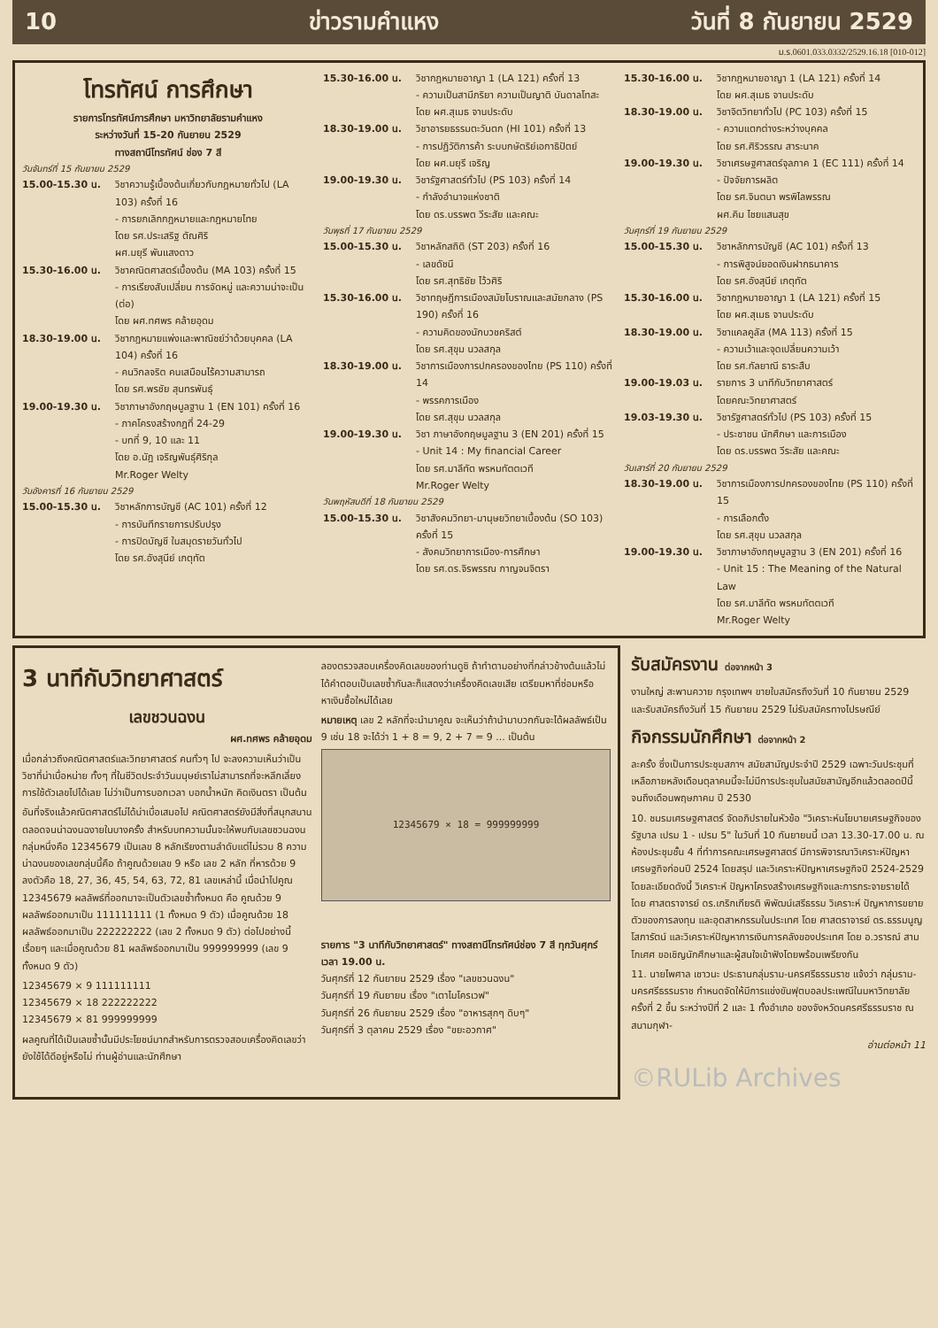10 ข่าวรามคำแหง วันที่ 8 กันยายน 2529
ม.ร.0601.033.0332/2529.16.18 [010-012]
โทรทัศน์ การศึกษา
รายการโทรทัศน์การศึกษา มหาวิทยาลัยรามคำแหง
ระหว่างวันที่ 15-20 กันยายน 2529
ทางสถานีโทรทัศน์ ช่อง 7 สี
วันจันทร์ที่ 15 กันยายน 2529
15.00-15.30 น. วิชาความรู้เบื้องต้นเกี่ยวกับกฎหมายทั่วไป (LA 103) ครั้งที่ 16
- การยกเลิกกฎหมายและกฎหมายไทย
โดย รศ.ประเสริฐ ตัณศิริ
ผศ.มยุรี พันแสงดาว
15.30-16.00 น. วิชาคณิตศาสตร์เบื้องต้น (MA 103) ครั้งที่ 15
- การเรียงสับเปลี่ยน การจัดหมู่ และความน่าจะเป็น (ต่อ)
โดย ผศ.ทศพร คล้ายอุดม
18.30-19.00 น. วิชากฎหมายแพ่งและพาณิชย์ว่าด้วยบุคคล (LA 104) ครั้งที่ 16
- คนวิกลจริต คนเสมือนไร้ความสามารถ
โดย รศ.พรชัย สุนทรพันธุ์
19.00-19.30 น. วิชาภาษาอังกฤษมูลฐาน 1 (EN 101) ครั้งที่ 16
- ภาคโครงสร้างกฎที่ 24-29
- บทที่ 9, 10 และ 11
โดย อ.นัฎ เจริญพันธุ์ศิริกุล
Mr.Roger Welty
วันอังคารที่ 16 กันยายน 2529
15.00-15.30 น. วิชาหลักการบัญชี (AC 101) ครั้งที่ 12
- การบันทึกรายการปรับปรุง
- การปิดบัญชี ในสมุดรายวันทั่วไป
โดย รศ.อังสุนีย์ เกตุทัต
15.30-16.00 น. วิชากฎหมายอาญา 1 (LA 121) ครั้งที่ 13
- ความเป็นสามีภริยา ความเป็นญาติ บันดาลโทสะ
โดย ผศ.สุเมธ จานประดับ
18.30-19.00 น. วิชาอารยธรรมตะวันตก (HI 101) ครั้งที่ 13
- การปฏิวัติการค้า ระบบกษัตริย์เอกาธิปัตย์
โดย ผศ.มยุรี เจริญ
19.00-19.30 น. วิชารัฐศาสตร์ทั่วไป (PS 103) ครั้งที่ 14
- กำลังอำนาจแห่งชาติ
โดย ดร.บรรพต วีระสัย และคณะ
วันพุธที่ 17 กันยายน 2529
15.00-15.30 น. วิชาหลักสถิติ (ST 203) ครั้งที่ 16
- เลขดัชนี
โดย รศ.สุทธิชัย ไว้วศิริ
15.30-16.00 น. วิชาทฤษฎีการเมืองสมัยโบราณและสมัยกลาง (PS 190) ครั้งที่ 16
- ความคิดของนักบวชคริสต์
โดย รศ.สุขุม นวลสกุล
18.30-19.00 น. วิชาการเมืองการปกครองของไทย (PS 110) ครั้งที่ 14
- พรรคการเมือง
โดย รศ.สุขุม นวลสกุล
19.00-19.30 น. วิชา ภาษาอังกฤษมูลฐาน 3 (EN 201) ครั้งที่ 15
- Unit 14 : My financial Career
โดย รศ.มาลีทัต พรหมทัตตเวที
Mr.Roger Welty
วันพฤหัสบดีที่ 18 กันยายน 2529
15.00-15.30 น. วิชาสังคมวิทยา-มานุษยวิทยาเบื้องต้น (SO 103) ครั้งที่ 15
- สังคมวิทยาการเมือง-การศึกษา
โดย รศ.ดร.จิรพรรณ กาญจนจิตรา
15.30-16.00 น. วิชากฎหมายอาญา 1 (LA 121) ครั้งที่ 14
โดย ผศ.สุเมธ จานประดับ
18.30-19.00 น. วิชาจิตวิทยาทั่วไป (PC 103) ครั้งที่ 15
- ความแตกต่างระหว่างบุคคล
โดย รศ.ศิริวรรณ สาระนาค
19.00-19.30 น. วิชาเศรษฐศาสตร์จุลภาค 1 (EC 111) ครั้งที่ 14
- ปัจจัยการผลิต
โดย รศ.จินตนา พรพิไลพรรณ
ผศ.คิม ไชยแสนสุข
วันศุกร์ที่ 19 กันยายน 2529
15.00-15.30 น. วิชาหลักการบัญชี (AC 101) ครั้งที่ 13
- การพิสูจน์ยอดเงินฝากธนาคาร
โดย รศ.อังสุนีย์ เกตุทัต
15.30-16.00 น. วิชากฎหมายอาญา 1 (LA 121) ครั้งที่ 15
โดย ผศ.สุเมธ จานประดับ
18.30-19.00 น. วิชาแคลคูลัส (MA 113) ครั้งที่ 15
- ความเว้าและจุดเปลี่ยนความเว้า
โดย รศ.กัลยาณี ธาระสืบ
19.00-19.03 น. รายการ 3 นาทีกับวิทยาศาสตร์
โดยคณะวิทยาศาสตร์
19.03-19.30 น. วิชารัฐศาสตร์ทั่วไป (PS 103) ครั้งที่ 15
- ประชาชน นักศึกษา และการเมือง
โดย ดร.บรรพต วีระสัย และคณะ
วันเสาร์ที่ 20 กันยายน 2529
18.30-19.00 น. วิชาการเมืองการปกครองของไทย (PS 110) ครั้งที่ 15
- การเลือกตั้ง
โดย รศ.สุขุม นวลสกุล
19.00-19.30 น. วิชาภาษาอังกฤษมูลฐาน 3 (EN 201) ครั้งที่ 16
- Unit 15 : The Meaning of the Natural Law
โดย รศ.มาลีทัต พรหมทัตตเวที
Mr.Roger Welty
3 นาทีกับวิทยาศาสตร์
เลขชวนฉงน
ผศ.ทศพร คล้ายอุดม
เมื่อกล่าวถึงคณิตศาสตร์และวิทยาศาสตร์ คนทั่วๆ ไป จะลงความเห็นว่าเป็นวิชาที่น่าเบื่อหน่าย ทั้งๆ ที่ในชีวิตประจำวันมนุษย์เราไม่สามารถที่จะหลีกเลี่ยงการใช้ตัวเลขไปได้เลย ไม่ว่าเป็นการบอกเวลา บอกน้ำหนัก คิดเงินตรา เป็นต้น
อันที่จริงแล้วคณิตศาสตร์ไม่ได้น่าเบื่อเสมอไป คณิตศาสตร์ยังมีสิ่งที่สนุกสนาน ตลอดจนน่าฉงนฉงายในบางครั้ง สำหรับบทความนั้นจะให้พบกับเลขชวนฉงนกลุ่มหนึ่งคือ 12345679 เป็นเลข 8 หลักเรียงตามลำดับแต่ไม่รวม 8 ความน่าฉงนของเลขกลุ่มนี้คือ ถ้าคูณด้วยเลข 9 หรือ เลข 2 หลัก ที่หารด้วย 9 ลงตัวคือ 18, 27, 36, 45, 54, 63, 72, 81 เลขเหล่านี้ เมื่อนำไปคูณ 12345679 ผลลัพธ์ที่ออกมาจะเป็นตัวเลขซ้ำทั้งหมด คือ คูณด้วย 9 ผลลัพธ์ออกมาเป็น 111111111 (1 ทั้งหมด 9 ตัว) เมื่อคูณด้วย 18 ผลลัพธ์ออกมาเป็น 222222222 (เลข 2 ทั้งหมด 9 ตัว) ต่อไปอย่างนี้เรื่อยๆ และเมื่อคูณด้วย 81 ผลลัพธ์ออกมาเป็น 999999999 (เลข 9 ทั้งหมด 9 ตัว)
12345679 × 9 111111111
12345679 × 18 222222222
12345679 × 81 999999999
ผลคูณที่ได้เป็นเลขซ้ำนั้นมีประโยชน์มากสำหรับการตรวจสอบเครื่องคิดเลขว่ายังใช้ได้ดีอยู่หรือไม่ ท่านผู้อ่านและนักศึกษา
ลองตรวจสอบเครื่องคิดเลขของท่านดูซิ ถ้าทำตามอย่างที่กล่าวข้างต้นแล้วไม่ได้คำตอบเป็นเลขซ้ำกันละก็แสดงว่าเครื่องคิดเลขเสีย เตรียมหาที่ซ่อมหรือหาเงินซื้อใหม่ได้เลย
หมายเหตุ เลข 2 หลักที่จะนำมาคูณ จะเห็นว่าถ้านำมาบวกกันจะได้ผลลัพธ์เป็น 9 เช่น 18 จะได้ว่า 1 + 8 = 9, 2 + 7 = 9 ... เป็นต้น
12345679 × 18 = 999999999
รายการ "3 นาทีกับวิทยาศาสตร์" ทางสถานีโทรทัศน์ช่อง 7 สี ทุกวันศุกร์เวลา 19.00 น.
วันศุกร์ที่ 12 กันยายน 2529 เรื่อง "เลขชวนฉงน"
วันศุกร์ที่ 19 กันยายน เรื่อง "เตาไมโครเวฟ"
วันศุกร์ที่ 26 กันยายน 2529 เรื่อง "อาหารสุกๆ ดิบๆ"
วันศุกร์ที่ 3 ตุลาคม 2529 เรื่อง "ขยะอวกาศ"
รับสมัครงาน ต่อจากหน้า 3
งานใหญ่ สะพานควาย กรุงเทพฯ ขายใบสมัครถึงวันที่ 10 กันยายน 2529 และรับสมัครถึงวันที่ 15 กันยายน 2529 ไม่รับสมัครทางไปรษณีย์
กิจกรรมนักศึกษา ต่อจากหน้า 2
ละครั้ง ซึ่งเป็นการประชุมสภาฯ สมัยสามัญประจำปี 2529 เฉพาะวันประชุมที่เหลือภายหลังเดือนตุลาคมนี้จะไม่มีการประชุมในสมัยสามัญอีกแล้วตลอดปีนี้ จนถึงเดือนพฤษภาคม ปี 2530
10. ชมรมเศรษฐศาสตร์ จัดอภิปรายในหัวข้อ "วิเคราะห์นโยบายเศรษฐกิจของรัฐบาล เปรม 1 - เปรม 5" ในวันที่ 10 กันยายนนี้ เวลา 13.30-17.00 น. ณ ห้องประชุมชั้น 4 ที่ทำการคณะเศรษฐศาสตร์ มีการพิจารณาวิเคราะห์ปัญหาเศรษฐกิจก่อนปี 2524 โดยสรุป และวิเคราะห์ปัญหาเศรษฐกิจปี 2524-2529 โดยละเอียดดังนี้ วิเคราะห์ ปัญหาโครงสร้างเศรษฐกิจและการกระจายรายได้ โดย ศาสตราจารย์ ดร.เกริกเกียรติ พิพัฒน์เสรีธรรม วิเคราะห์ ปัญหาการขยายตัวของการลงทุน และอุตสาหกรรมในประเทศ โดย ศาสตราจารย์ ดร.ธรรมนูญ โสภารัตน์ และวิเคราะห์ปัญหาการเงินการคลังของประเทศ โดย อ.วรารณ์ สามโกเศศ ขอเชิญนักศึกษาและผู้สนใจเข้าฟังโดยพร้อมเพรียงกัน
11. นายไพศาล เชาวนะ ประธานกลุ่มราม-นครศรีธรรมราช แจ้งว่า กลุ่มราม-นครศรีธรรมราช กำหนดจัดให้มีการแข่งขันฟุตบอลประเพณีในมหาวิทยาลัย ครั้งที่ 2 ขึ้น ระหว่างปีที่ 2 และ 1 ทั้งอำเภอ ของจังหวัดนครศรีธรรมราช ณ สนามกุฬา-
อ่านต่อหน้า 11
©RULib Archives